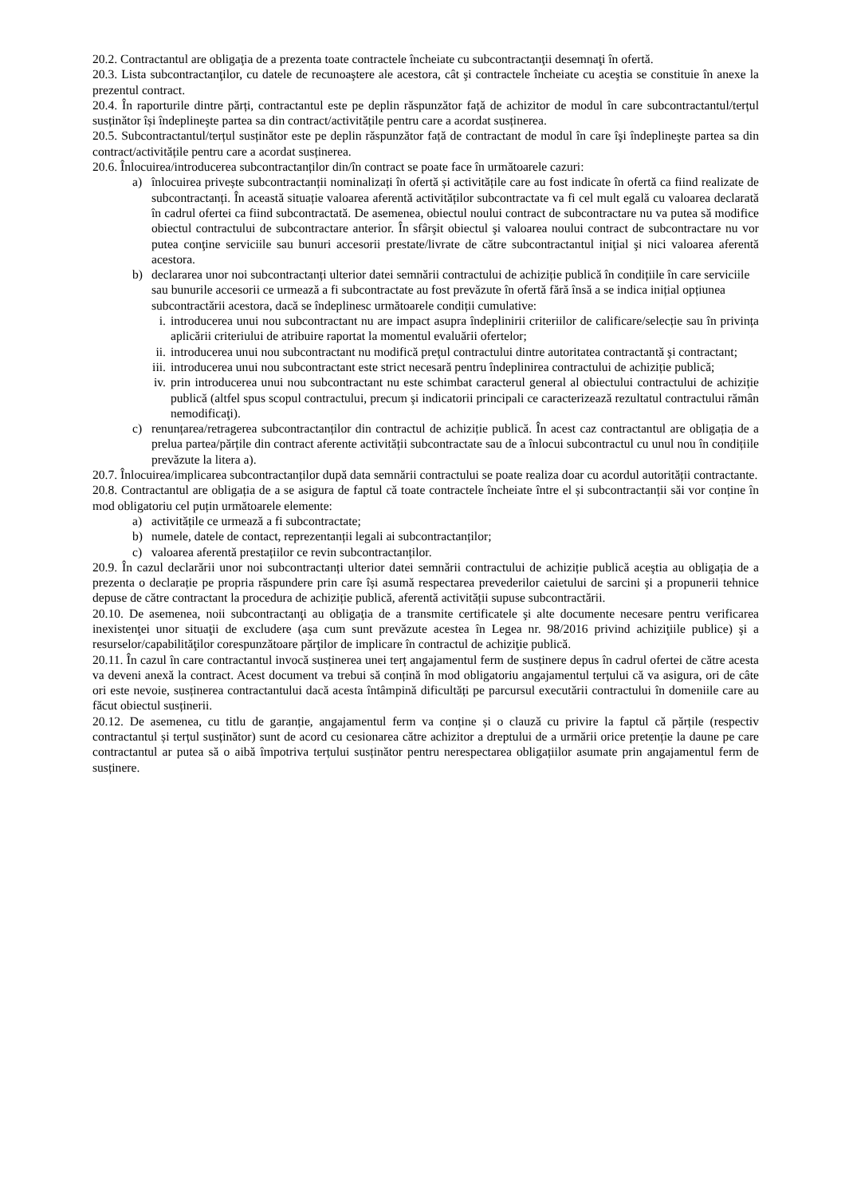20.2. Contractantul are obligaţia de a prezenta toate contractele încheiate cu subcontractanţii desemnaţi în ofertă.
20.3. Lista subcontractanţilor, cu datele de recunoaştere ale acestora, cât şi contractele încheiate cu aceştia se constituie în anexe la prezentul contract.
20.4. În raporturile dintre părți, contractantul este pe deplin răspunzător față de achizitor de modul în care subcontractantul/terțul susținător își îndeplineşte partea sa din contract/activitățile pentru care a acordat susținerea.
20.5. Subcontractantul/terțul susținător este pe deplin răspunzător față de contractant de modul în care îşi îndeplineşte partea sa din contract/activitățile pentru care a acordat susținerea.
20.6. Înlocuirea/introducerea subcontractanților din/în contract se poate face în următoarele cazuri:
a) înlocuirea privește subcontractanții nominalizați în ofertă și activitățile care au fost indicate în ofertă ca fiind realizate de subcontractanți. În această situație valoarea aferentă activităților subcontractate va fi cel mult egală cu valoarea declarată în cadrul ofertei ca fiind subcontractată. De asemenea, obiectul noului contract de subcontractare nu va putea să modifice obiectul contractului de subcontractare anterior. În sfârşit obiectul şi valoarea noului contract de subcontractare nu vor putea conţine serviciile sau bunuri accesorii prestate/livrate de către subcontractantul iniţial şi nici valoarea aferentă acestora.
b) declararea unor noi subcontractanți ulterior datei semnării contractului de achiziție publică în condițiile în care serviciile sau bunurile accesorii ce urmează a fi subcontractate au fost prevăzute în ofertă fără însă a se indica inițial opțiunea subcontractării acestora, dacă se îndeplinesc următoarele condiții cumulative:
i. introducerea unui nou subcontractant nu are impact asupra îndeplinirii criteriilor de calificare/selecție sau în privința aplicării criteriului de atribuire raportat la momentul evaluării ofertelor;
ii. introducerea unui nou subcontractant nu modifică preţul contractului dintre autoritatea contractantă şi contractant;
iii. introducerea unui nou subcontractant este strict necesară pentru îndeplinirea contractului de achiziție publică;
iv. prin introducerea unui nou subcontractant nu este schimbat caracterul general al obiectului contractului de achiziție publică (altfel spus scopul contractului, precum şi indicatorii principali ce caracterizează rezultatul contractului rămân nemodificaţi).
c) renunțarea/retragerea subcontractanților din contractul de achiziție publică. În acest caz contractantul are obligația de a prelua partea/părțile din contract aferente activității subcontractate sau de a înlocui subcontractul cu unul nou în condițiile prevăzute la litera a).
20.7. Înlocuirea/implicarea subcontractanților după data semnării contractului se poate realiza doar cu acordul autorității contractante.
20.8. Contractantul are obligația de a se asigura de faptul că toate contractele încheiate între el și subcontractanții săi vor conține în mod obligatoriu cel puțin următoarele elemente:
a) activitățile ce urmează a fi subcontractate;
b) numele, datele de contact, reprezentanții legali ai subcontractanților;
c) valoarea aferentă prestațiilor ce revin subcontractanților.
20.9. În cazul declarării unor noi subcontractanți ulterior datei semnării contractului de achiziție publică aceştia au obligația de a prezenta o declarație pe propria răspundere prin care își asumă respectarea prevederilor caietului de sarcini şi a propunerii tehnice depuse de către contractant la procedura de achiziție publică, aferentă activității supuse subcontractării.
20.10. De asemenea, noii subcontractanţi au obligaţia de a transmite certificatele şi alte documente necesare pentru verificarea inexistenţei unor situaţii de excludere (aşa cum sunt prevăzute acestea în Legea nr. 98/2016 privind achiziţiile publice) şi a resurselor/capabilităţilor corespunzătoare părţilor de implicare în contractul de achiziţie publică.
20.11. În cazul în care contractantul invocă susținerea unei terț angajamentul ferm de susținere depus în cadrul ofertei de către acesta va deveni anexă la contract. Acest document va trebui să conțină în mod obligatoriu angajamentul terțului că va asigura, ori de câte ori este nevoie, susținerea contractantului dacă acesta întâmpină dificultăți pe parcursul executării contractului în domeniile care au făcut obiectul susținerii.
20.12. De asemenea, cu titlu de garanție, angajamentul ferm va conține și o clauză cu privire la faptul că părțile (respectiv contractantul și terțul susținător) sunt de acord cu cesionarea către achizitor a dreptului de a urmării orice pretenție la daune pe care contractantul ar putea să o aibă împotriva terțului susținător pentru nerespectarea obligațiilor asumate prin angajamentul ferm de susținere.